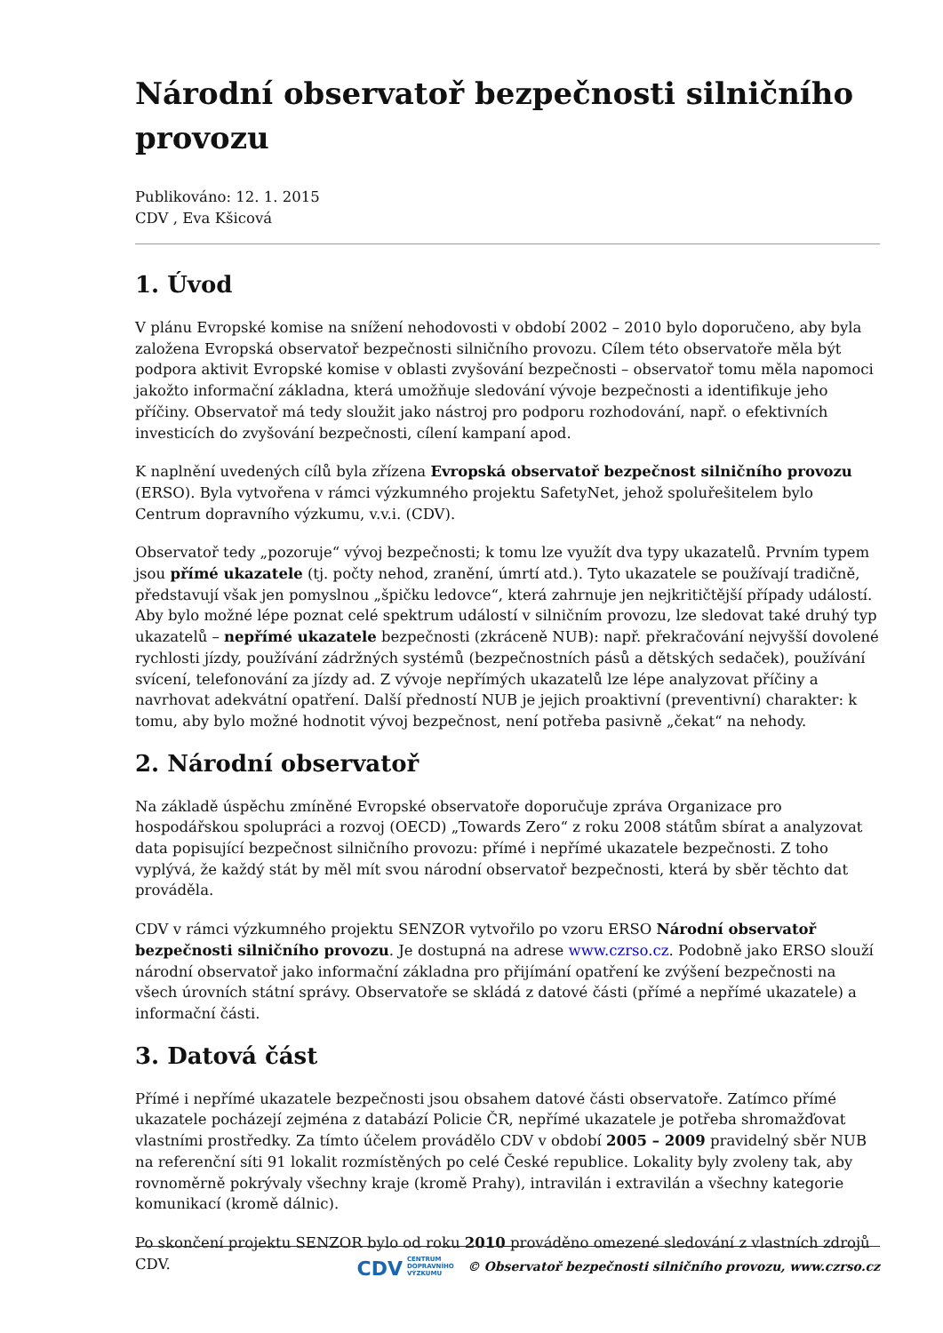Národní observatoř bezpečnosti silničního provozu
Publikováno: 12. 1. 2015
CDV , Eva Kšicová
1. Úvod
V plánu Evropské komise na snížení nehodovosti v období 2002 – 2010 bylo doporučeno, aby byla založena Evropská observatoř bezpečnosti silničního provozu. Cílem této observatoře měla být podpora aktivit Evropské komise v oblasti zvyšování bezpečnosti – observatoř tomu měla napomoci jakožto informační základna, která umožňuje sledování vývoje bezpečnosti a identifikuje jeho příčiny. Observatoř má tedy sloužit jako nástroj pro podporu rozhodování, např. o efektivních investicích do zvyšování bezpečnosti, cílení kampaní apod.
K naplnění uvedených cílů byla zřízena Evropská observatoř bezpečnost silničního provozu (ERSO). Byla vytvořena v rámci výzkumného projektu SafetyNet, jehož spoluřešitelem bylo Centrum dopravního výzkumu, v.v.i. (CDV).
Observatoř tedy „pozoruje“ vývoj bezpečnosti; k tomu lze využít dva typy ukazatelů. Prvním typem jsou přímé ukazatele (tj. počty nehod, zranění, úmrtí atd.). Tyto ukazatele se používají tradičně, představují však jen pomyslnou „špičku ledovce“, která zahrnuje jen nejkritičtější případy událostí. Aby bylo možné lépe poznat celé spektrum událostí v silničním provozu, lze sledovat také druhý typ ukazatelů – nepřímé ukazatele bezpečnosti (zkráceně NUB): např. překračování nejvyšší dovolené rychlosti jízdy, používání zádržných systémů (bezpečnostních pásů a dětských sedaček), používání svícení, telefonování za jízdy ad. Z vývoje nepřímých ukazatelů lze lépe analyzovat příčiny a navrhovat adekvátní opatření. Další předností NUB je jejich proaktivní (preventivní) charakter: k tomu, aby bylo možné hodnotit vývoj bezpečnost, není potřeba pasivně „čekat“ na nehody.
2. Národní observatoř
Na základě úspěchu zmíněné Evropské observatoře doporučuje zpráva Organizace pro hospodářskou spolupráci a rozvoj (OECD) „Towards Zero“ z roku 2008 státům sbírat a analyzovat data popisující bezpečnost silničního provozu: přímé i nepřímé ukazatele bezpečnosti. Z toho vyplývá, že každý stát by měl mít svou národní observatoř bezpečnosti, která by sběr těchto dat prováděla.
CDV v rámci výzkumného projektu SENZOR vytvořilo po vzoru ERSO Národní observatoř bezpečnosti silničního provozu. Je dostupná na adrese www.czrso.cz. Podobně jako ERSO slouží národní observatoř jako informační základna pro přijímání opatření ke zvýšení bezpečnosti na všech úrovních státní správy. Observatoře se skládá z datové části (přímé a nepřímé ukazatele) a informační části.
3. Datová část
Přímé i nepřímé ukazatele bezpečnosti jsou obsahem datové části observatoře. Zatímco přímé ukazatele pocházejí zejména z databází Policie ČR, nepřímé ukazatele je potřeba shromažďovat vlastními prostředky. Za tímto účelem provádělo CDV v období 2005 – 2009 pravidelný sběr NUB na referenční síti 91 lokalit rozmístěných po celé České republice. Lokality byly zvoleny tak, aby rovnoměrně pokrývaly všechny kraje (kromě Prahy), intravilán i extravilán a všechny kategorie komunikací (kromě dálnic).
Po skončení projektu SENZOR bylo od roku 2010 prováděno omezené sledování z vlastních zdrojů CDV.
CDV CENTRUM
DOPRAVNÍHO
VÝZKUMU © Observatoř bezpečnosti silničního provozu, www.czrso.cz